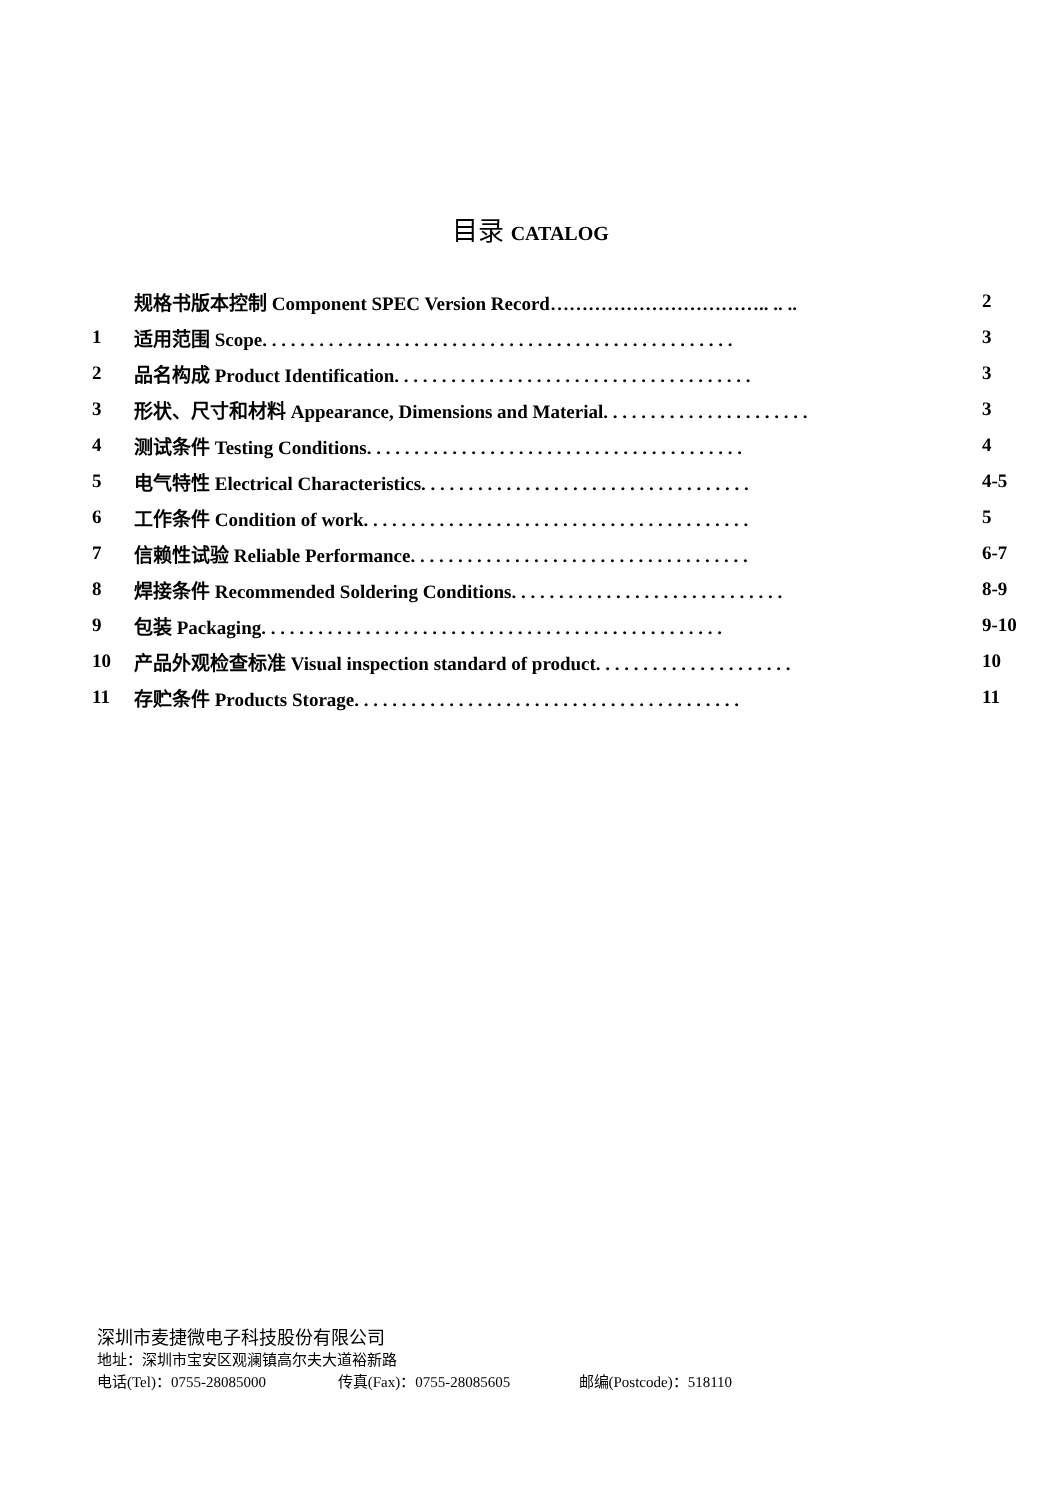目录 CATALOG
| | 规格书版本控制 Component SPEC Version Record…………………………….. .. .. | 2 |
| 1 | 适用范围 Scope. . . . . . . . . . . . . . . . . . . . . . . . . . . . . . . . . . . . . . . . . . . . . . . . . . | 3 |
| 2 | 品名构成 Product Identification. . . . . . . . . . . . . . . . . . . . . . . . . . . . . . . . . . . . . . | 3 |
| 3 | 形状、尺寸和材料 Appearance, Dimensions and Material. . . . . . . . . . . . . . . . . . . . . . | 3 |
| 4 | 测试条件 Testing Conditions. . . . . . . . . . . . . . . . . . . . . . . . . . . . . . . . . . . . . . . . | 4 |
| 5 | 电气特性 Electrical Characteristics. . . . . . . . . . . . . . . . . . . . . . . . . . . . . . . . . . . | 4-5 |
| 6 | 工作条件 Condition of work. . . . . . . . . . . . . . . . . . . . . . . . . . . . . . . . . . . . . . . . . | 5 |
| 7 | 信赖性试验 Reliable Performance. . . . . . . . . . . . . . . . . . . . . . . . . . . . . . . . . . . . | 6-7 |
| 8 | 焊接条件 Recommended Soldering Conditions. . . . . . . . . . . . . . . . . . . . . . . . . . . . . | 8-9 |
| 9 | 包装 Packaging. . . . . . . . . . . . . . . . . . . . . . . . . . . . . . . . . . . . . . . . . . . . . . . . . | 9-10 |
| 10 | 产品外观检查标准 Visual inspection standard of product. . . . . . . . . . . . . . . . . . . . . | 10 |
| 11 | 存贮条件 Products Storage. . . . . . . . . . . . . . . . . . . . . . . . . . . . . . . . . . . . . . . . . | 11 |
深圳市麦捷微电子科技股份有限公司
地址：深圳市宝安区观澜镇高尔夫大道裕新路
电话(Tel)：0755-28085000 传真(Fax)：0755-28085605 邮编(Postcode)：518110